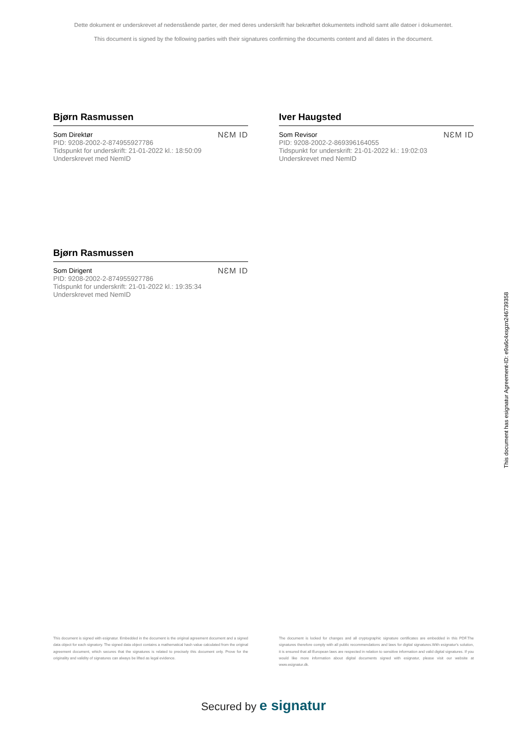Dette dokument er underskrevet af nedenstående parter, der med deres underskrift har bekræftet dokumentets indhold samt alle datoer i dokumentet.
This document is signed by the following parties with their signatures confirming the documents content and all dates in the document.
Bjørn Rasmussen
Som Direktør
PID: 9208-2002-2-874955927786
Tidspunkt for underskrift: 21-01-2022 kl.: 18:50:09
Underskrevet med NemID
NƐM ID
Iver Haugsted
Som Revisor
PID: 9208-2002-2-869396164055
Tidspunkt for underskrift: 21-01-2022 kl.: 19:02:03
Underskrevet med NemID
NƐM ID
Bjørn Rasmussen
Som Dirigent
PID: 9208-2002-2-874955927786
Tidspunkt for underskrift: 21-01-2022 kl.: 19:35:34
Underskrevet med NemID
NƐM ID
This document is signed with esignatur. Embedded in the document is the original agreement document and a signed data object for each signatory. The signed data object contains a mathematical hash value calculated from the original agreement document, which secures that the signatures is related to precisely this document only. Prove for the originality and validity of signatures can always be lifted as legal evidence.
The document is locked for changes and all cryptographic signature certificates are embedded in this PDF.The signatures therefore comply with all public recommendations and laws for digital signatures.With esignatur's solution, it is ensured that all European laws are respected in relation to sensitive information and valid digital signatures. If you would like more information about digital documents signed with esignatur, please visit our website at www.esignatur.dk.
Secured by e signatur
This document has esignatur Agreement-ID: e9a6c4xsgzn246739358